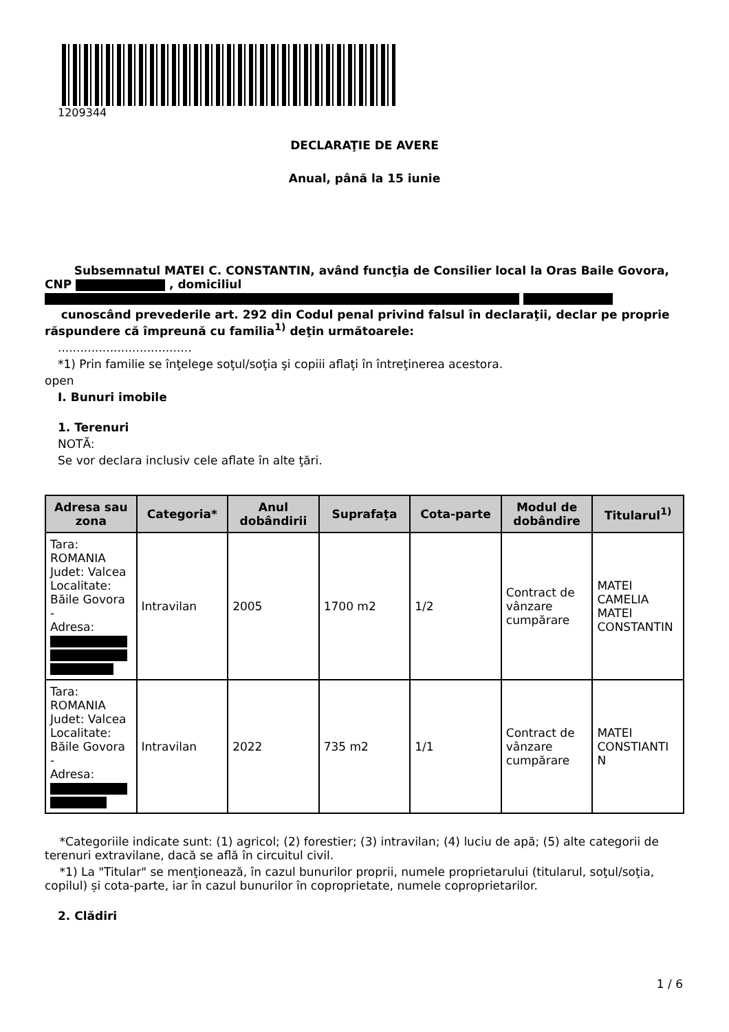1209344
DECLARAŢIE DE AVERE
Anual, până la 15 iunie
Subsemnatul MATEI C. CONSTANTIN, având funcţia de Consilier local la Oras Baile Govora, CNP , domiciliul
cunoscând prevederile art. 292 din Codul penal privind falsul în declaraţii, declar pe proprie răspundere că împreună cu familia<sup>1)</sup> deţin următoarele:
....................................
*1) Prin familie se înţelege soţul/soţia şi copiii aflaţi în întreţinerea acestora.
open
I. Bunuri imobile
1. Terenuri
NOTĂ:
Se vor declara inclusiv cele aflate în alte ţări.
| Adresa sau zona | Categoria* | Anul dobândirii | Suprafaţa | Cota-parte | Modul de dobândire | Titularul<sup>1)</sup> |
| --- | --- | --- | --- | --- | --- | --- |
| Tara: ROMANIA Judet: Valcea Localitate: Băile Govora - Adresa: | Intravilan | 2005 | 1700 m2 | 1/2 | Contract de vânzare cumpărare | MATEI CAMELIA MATEI CONSTANTIN |
| Tara: ROMANIA Judet: Valcea Localitate: Băile Govora - Adresa: | Intravilan | 2022 | 735 m2 | 1/1 | Contract de vânzare cumpărare | MATEI CONSTIANTI N |
*Categoriile indicate sunt: (1) agricol; (2) forestier; (3) intravilan; (4) luciu de apă; (5) alte categorii de terenuri extravilane, dacă se află în circuitul civil.
*1) La "Titular" se menţionează, în cazul bunurilor proprii, numele proprietarului (titularul, soţul/soţia, copilul) și cota-parte, iar în cazul bunurilor în coproprietate, numele coproprietarilor.
2. Clădiri
1 / 6